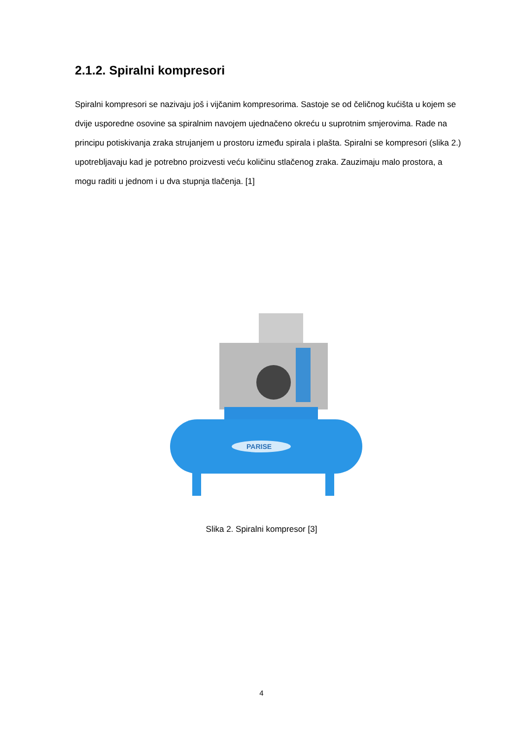2.1.2. Spiralni kompresori
Spiralni kompresori se nazivaju još i vijčanim kompresorima. Sastoje se od čeličnog kućišta u kojem se dvije usporedne osovine sa spiralnim navojem ujednačeno okreću u suprotnim smjerovima. Rade na principu potiskivanja zraka strujanjem u prostoru između spirala i plašta. Spiralni se kompresori (slika 2.) upotrebljavaju kad je potrebno proizvesti veću količinu stlačenog zraka. Zauzimaju malo prostora, a mogu raditi u jednom i u dva stupnja tlačenja. [1]
PARISE
Slika 2. Spiralni kompresor [3]
4